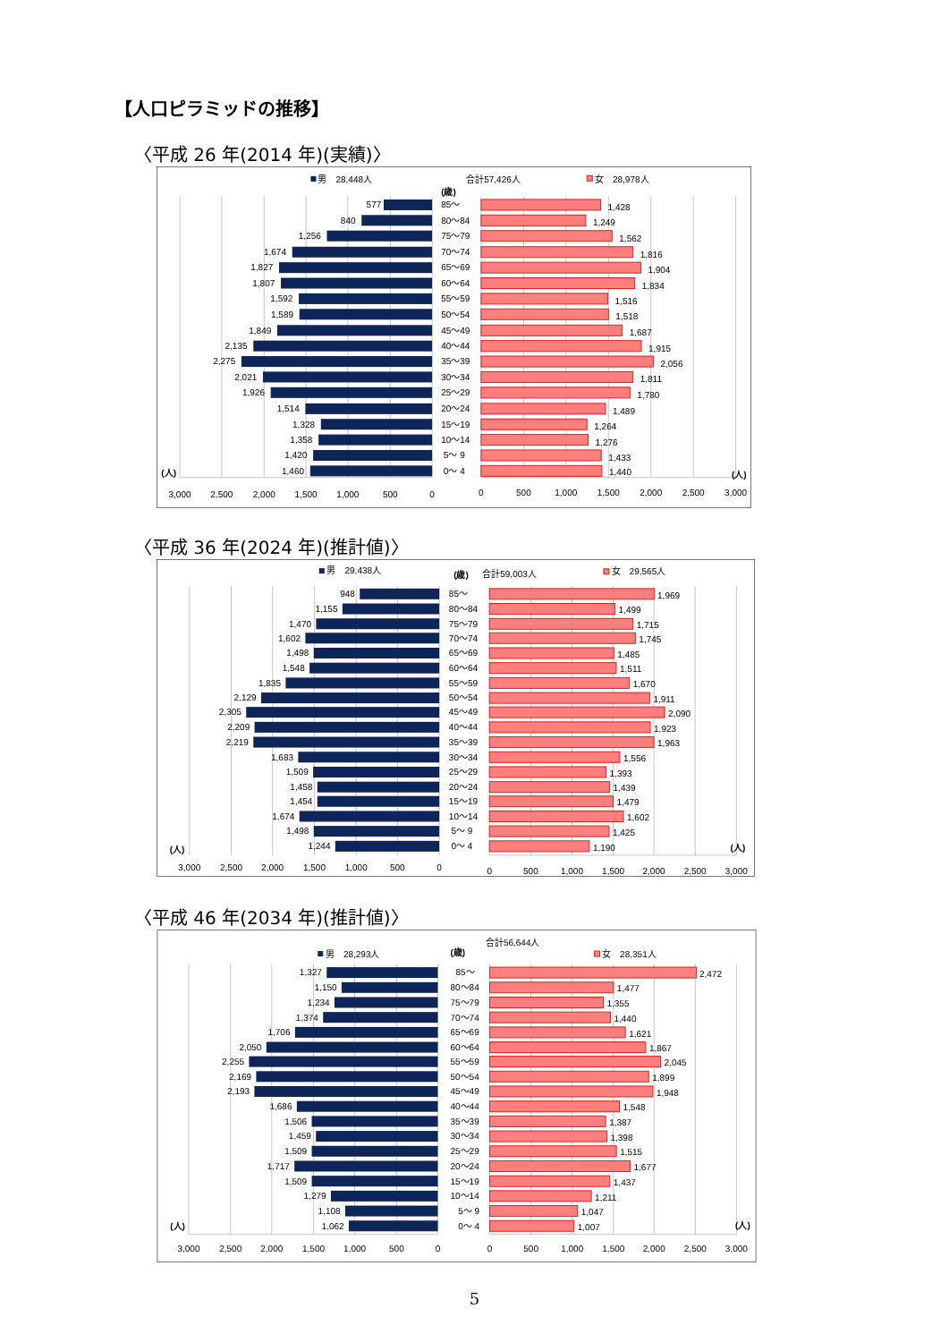【人口ピラミッドの推移】
〈平成 26 年(2014 年)(実績)〉
男　28,448人
合計57,426人
女　28,978人
(歳)
3,000
2,500
2,000
1,500
1,000
500
0
0
500
1,000
1,500
2,000
2,500
3,000
(人)
(人)
577
85～
1,428
840
80～84
1,249
1,256
75～79
1,562
1,674
70～74
1,816
1,827
65～69
1,904
1,807
60～64
1,834
1,592
55～59
1,516
1,589
50～54
1,518
1,849
45～49
1,687
2,135
40～44
1,915
2,275
35～39
2,056
2,021
30～34
1,811
1,926
25～29
1,780
1,514
20～24
1,489
1,328
15～19
1,264
1,358
10～14
1,276
1,420
5～ 9
1,433
1,460
0～ 4
1,440
〈平成 36 年(2024 年)(推計値)〉
男　29,438人
(歳)
合計59,003人
女　29,565人
3,000
2,500
2,000
1,500
1,000
500
0
0
500
1,000
1,500
2,000
2,500
3,000
(人)
(人)
948
85～
1,969
1,155
80～84
1,499
1,470
75～79
1,715
1,602
70～74
1,745
1,498
65～69
1,485
1,548
60～64
1,511
1,835
55～59
1,670
2,129
50～54
1,911
2,305
45～49
2,090
2,209
40～44
1,923
2,219
35～39
1,963
1,683
30～34
1,556
1,509
25～29
1,393
1,458
20～24
1,439
1,454
15～19
1,479
1,674
10～14
1,602
1,498
5～ 9
1,425
1,244
0～ 4
1,190
〈平成 46 年(2034 年)(推計値)〉
合計56,644人
男　28,293人
(歳)
女　28,351人
3,000
2,500
2,000
1,500
1,000
500
0
0
500
1,000
1,500
2,000
2,500
3,000
(人)
(人)
1,327
85～
2,472
1,150
80～84
1,477
1,234
75～79
1,355
1,374
70～74
1,440
1,706
65～69
1,621
2,050
60～64
1,867
2,255
55～59
2,045
2,169
50～54
1,899
2,193
45～49
1,948
1,686
40～44
1,548
1,506
35～39
1,387
1,459
30～34
1,398
1,509
25～29
1,515
1,717
20～24
1,677
1,509
15～19
1,437
1,279
10～14
1,211
1,108
5～ 9
1,047
1,062
0～ 4
1,007
5